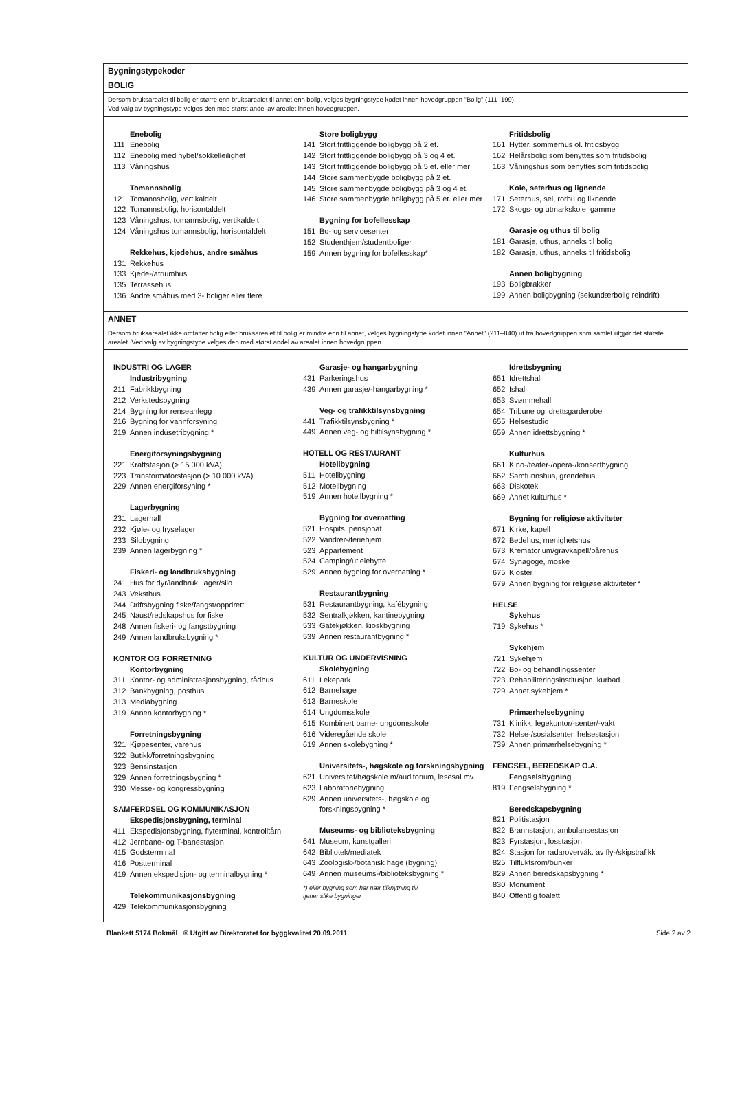Bygningstypekoder
BOLIG
Dersom bruksarealet til bolig er større enn bruksarealet til annet enn bolig, velges bygningstype kodet innen hovedgruppen "Bolig" (111–199).
Ved valg av bygningstype velges den med størst andel av arealet innen hovedgruppen.
Enebolig
111 Enebolig
112 Enebolig med hybel/sokkelleilighet
113 Våningshus
Tomannsbolig
121 Tomannsbolig, vertikaldelt
122 Tomannsbolig, horisontaldelt
123 Våningshus, tomannsbolig, vertikaldelt
124 Våningshus tomannsbolig, horisontaldelt
Rekkehus, kjedehus, andre småhus
131 Rekkehus
133 Kjede-/atriumhus
135 Terrassehus
136 Andre småhus med 3- boliger eller flere
Store boligbygg
141 Stort frittliggende boligbygg på 2 et.
142 Stort frittliggende boligbygg på 3 og 4 et.
143 Stort frittliggende boligbygg på 5 et. eller mer
144 Store sammenbygde boligbygg på 2 et.
145 Store sammenbygde boligbygg på 3 og 4 et.
146 Store sammenbygde boligbygg på 5 et. eller mer
Bygning for bofellesskap
151 Bo- og servicesenter
152 Studenthjem/studentboliger
159 Annen bygning for bofellesskap*
Fritidsbolig
161 Hytter, sommerhus ol. fritidsbygg
162 Helårsbolig som benyttes som fritidsbolig
163 Våningshus som benyttes som fritidsbolig
Koie, seterhus og lignende
171 Seterhus, sel, rorbu og liknende
172 Skogs- og utmarkskoie, gamme
Garasje og uthus til bolig
181 Garasje, uthus, anneks til bolig
182 Garasje, uthus, anneks til fritidsbolig
Annen boligbygning
193 Boligbrakker
199 Annen boligbygning (sekundærbolig reindrift)
ANNET
Dersom bruksarealet ikke omfatter bolig eller bruksarealet til bolig er mindre enn til annet, velges bygningstype kodet innen "Annet" (211–840) ut fra hovedgruppen som samlet utgjør det største arealet. Ved valg av bygningstype velges den med størst andel av arealet innen hovedgruppen.
INDUSTRI OG LAGER
Industribygning
211 Fabrikkbygning
212 Verkstedsbygning
214 Bygning for renseanlegg
216 Bygning for vannforsyning
219 Annen indusetribygning *
Energiforsyningsbygning
221 Kraftstasjon (> 15 000 kVA)
223 Transformatorstasjon (> 10 000 kVA)
229 Annen energiforsyning *
Lagerbygning
231 Lagerhall
232 Kjøle- og fryselager
233 Silobygning
239 Annen lagerbygning *
Fiskeri- og landbruksbygning
241 Hus for dyr/landbruk, lager/silo
243 Veksthus
244 Driftsbygning fiske/fangst/oppdrett
245 Naust/redskapshus for fiske
248 Annen fiskeri- og fangstbygning
249 Annen landbruksbygning *
KONTOR OG FORRETNING
Kontorbygning
311 Kontor- og administrasjonsbygning, rådhus
312 Bankbygning, posthus
313 Mediabygning
319 Annen kontorbygning *
Forretningsbygning
321 Kjøpesenter, varehus
322 Butikk/forretningsbygning
323 Bensinstasjon
329 Annen forretningsbygning *
330 Messe- og kongressbygning
SAMFERDSEL OG KOMMUNIKASJON
Ekspedisjonsbygning, terminal
411 Ekspedisjonsbygning, flyterminal, kontrolltårn
412 Jernbane- og T-banestasjon
415 Godsterminal
416 Postterminal
419 Annen ekspedisjon- og terminalbygning *
Telekommunikasjonsbygning
429 Telekommunikasjonsbygning
Garasje- og hangarbygning
431 Parkeringshus
439 Annen garasje/-hangarbygning *
Veg- og trafikktilsynsbygning
441 Trafikktilsynsbygning *
449 Annen veg- og biltilsynsbygning *
HOTELL OG RESTAURANT
Hotellbygning
511 Hotellbygning
512 Motellbygning
519 Annen hotellbygning *
Bygning for overnatting
521 Hospits, pensjonat
522 Vandrer-/feriehjem
523 Appartement
524 Camping/utleiehytte
529 Annen bygning for overnatting *
Restaurantbygning
531 Restaurantbygning, kafébygning
532 Sentralkjøkken, kantinebygning
533 Gatekjøkken, kioskbygning
539 Annen restaurantbygning *
KULTUR OG UNDERVISNING
Skolebygning
611 Lekepark
612 Barnehage
613 Barneskole
614 Ungdomsskole
615 Kombinert barne- ungdomsskole
616 Videregående skole
619 Annen skolebygning *
Universitets-, høgskole og forskningsbygning
621 Universitet/høgskole m/auditorium, lesesal mv.
623 Laboratoriebygning
629 Annen universitets-, høgskole og
forskningsbygning *
Museums- og biblioteksbygning
641 Museum, kunstgalleri
642 Bibliotek/mediatek
643 Zoologisk-/botanisk hage (bygning)
649 Annen museums-/biblioteksbygning *
*) eller bygning som har nær tilknytning til/
tjener slike bygninger
Idrettsbygning
651 Idrettshall
652 Ishall
653 Svømmehall
654 Tribune og idrettsgarderobe
655 Helsestudio
659 Annen idrettsbygning *
Kulturhus
661 Kino-/teater-/opera-/konsertbygning
662 Samfunnshus, grendehus
663 Diskotek
669 Annet kulturhus *
Bygning for religiøse aktiviteter
671 Kirke, kapell
672 Bedehus, menighetshus
673 Krematorium/gravkapell/bårehus
674 Synagoge, moske
675 Kloster
679 Annen bygning for religiøse aktiviteter *
HELSE
Sykehus
719 Sykehus *
Sykehjem
721 Sykehjem
722 Bo- og behandlingssenter
723 Rehabiliteringsinstitusjon, kurbad
729 Annet sykehjem *
Primærhelsebygning
731 Klinikk, legekontor/-senter/-vakt
732 Helse-/sosialsenter, helsestasjon
739 Annen primærhelsebygning *
FENGSEL, BEREDSKAP O.A.
Fengselsbygning
819 Fengselsbygning *
Beredskapsbygning
821 Politistasjon
822 Brannstasjon, ambulansestasjon
823 Fyrstasjon, losstasjon
824 Stasjon for radarovervåk. av fly-/skipstrafikk
825 Tilfluktsrom/bunker
829 Annen beredskapsbygning *
830 Monument
840 Offentlig toalett
Blankett 5174 Bokmål © Utgitt av Direktoratet for byggkvalitet 20.09.2011 Side 2 av 2